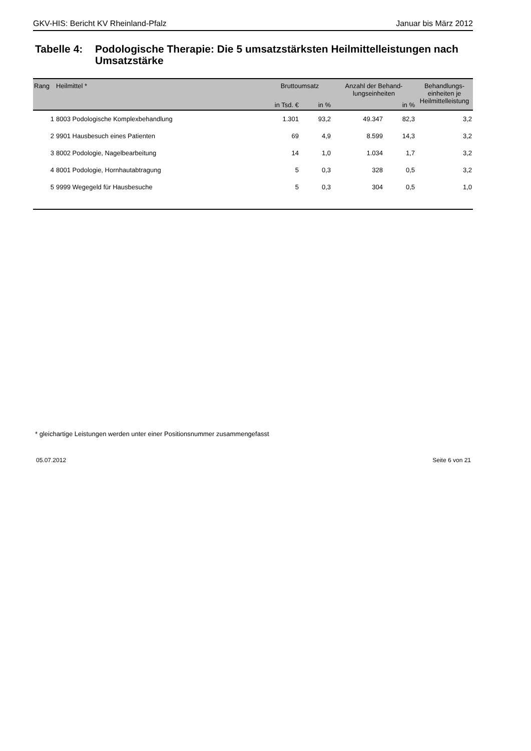GKV-HIS: Bericht KV Rheinland-Pfalz Januar bis März 2012
Tabelle 4: Podologische Therapie: Die 5 umsatzstärksten Heilmittelleistungen nach Umsatzstärke
| Rang | Heilmittel * | Bruttoumsatz | | Anzahl der Behand- lungseinheiten | | Behandlungs- einheiten je Heilmittelleistung |
| --- | --- | --- | --- | --- | --- | --- |
| | | in Tsd. € | in % | | in % | |
| 1 | 8003 Podologische Komplexbehandlung | 1.301 | 93,2 | 49.347 | 82,3 | 3,2 |
| 2 | 9901 Hausbesuch eines Patienten | 69 | 4,9 | 8.599 | 14,3 | 3,2 |
| 3 | 8002 Podologie, Nagelbearbeitung | 14 | 1,0 | 1.034 | 1,7 | 3,2 |
| 4 | 8001 Podologie, Hornhautabtragung | 5 | 0,3 | 328 | 0,5 | 3,2 |
| 5 | 9999 Wegegeld für Hausbesuche | 5 | 0,3 | 304 | 0,5 | 1,0 |
* gleichartige Leistungen werden unter einer Positionsnummer zusammengefasst
05.07.2012 Seite 6 von 21